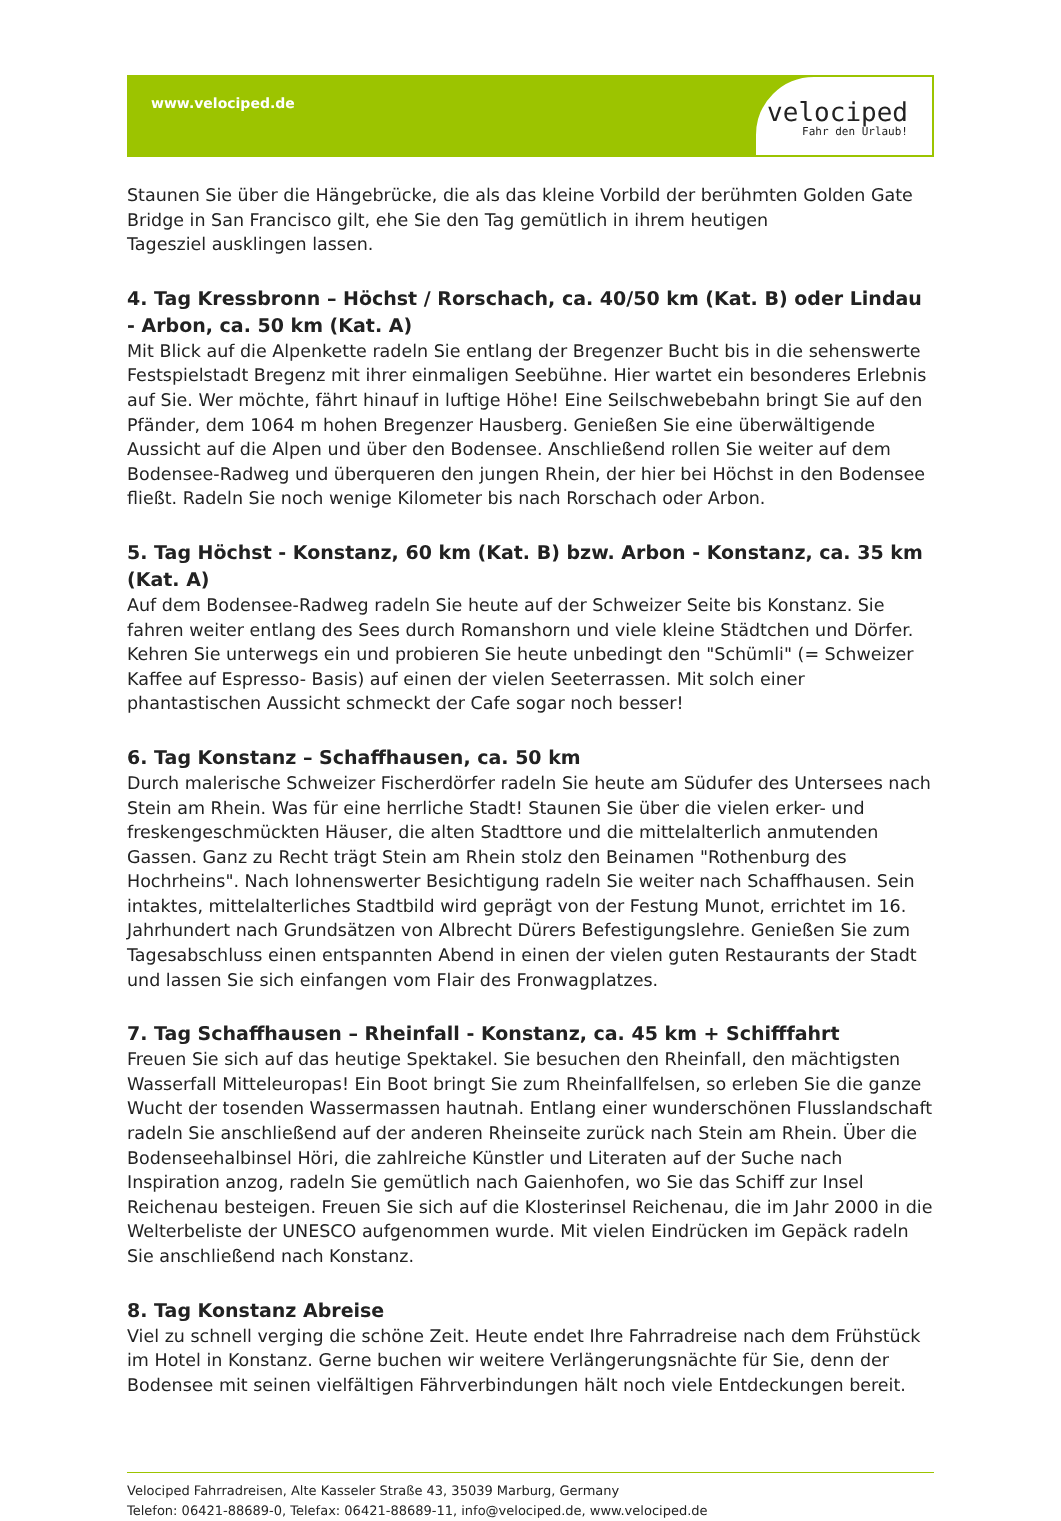www.velociped.de
velociped
Fahr den Urlaub!
Staunen Sie über die Hängebrücke, die als das kleine Vorbild der berühmten Golden Gate Bridge in San Francisco gilt, ehe Sie den Tag gemütlich in ihrem heutigen
Tagesziel ausklingen lassen.
4. Tag Kressbronn – Höchst / Rorschach, ca. 40/50 km (Kat. B) oder Lindau - Arbon, ca. 50 km (Kat. A)
Mit Blick auf die Alpenkette radeln Sie entlang der Bregenzer Bucht bis in die sehenswerte Festspielstadt Bregenz mit ihrer einmaligen Seebühne. Hier wartet ein besonderes Erlebnis auf Sie. Wer möchte, fährt hinauf in luftige Höhe! Eine Seilschwebebahn bringt Sie auf den Pfänder, dem 1064 m hohen Bregenzer Hausberg. Genießen Sie eine überwältigende Aussicht auf die Alpen und über den Bodensee. Anschließend rollen Sie weiter auf dem Bodensee-Radweg und überqueren den jungen Rhein, der hier bei Höchst in den Bodensee fließt. Radeln Sie noch wenige Kilometer bis nach Rorschach oder Arbon.
5. Tag Höchst - Konstanz, 60 km (Kat. B) bzw. Arbon - Konstanz, ca. 35 km (Kat. A)
Auf dem Bodensee-Radweg radeln Sie heute auf der Schweizer Seite bis Konstanz. Sie fahren weiter entlang des Sees durch Romanshorn und viele kleine Städtchen und Dörfer. Kehren Sie unterwegs ein und probieren Sie heute unbedingt den "Schümli" (= Schweizer Kaffee auf Espresso- Basis) auf einen der vielen Seeterrassen. Mit solch einer phantastischen Aussicht schmeckt der Cafe sogar noch besser!
6. Tag Konstanz – Schaffhausen, ca. 50 km
Durch malerische Schweizer Fischerdörfer radeln Sie heute am Südufer des Untersees nach Stein am Rhein. Was für eine herrliche Stadt! Staunen Sie über die vielen erker- und freskengeschmückten Häuser, die alten Stadttore und die mittelalterlich anmutenden Gassen. Ganz zu Recht trägt Stein am Rhein stolz den Beinamen "Rothenburg des Hochrheins". Nach lohnenswerter Besichtigung radeln Sie weiter nach Schaffhausen. Sein intaktes, mittelalterliches Stadtbild wird geprägt von der Festung Munot, errichtet im 16. Jahrhundert nach Grundsätzen von Albrecht Dürers Befestigungslehre. Genießen Sie zum Tagesabschluss einen entspannten Abend in einen der vielen guten Restaurants der Stadt und lassen Sie sich einfangen vom Flair des Fronwagplatzes.
7. Tag Schaffhausen – Rheinfall - Konstanz, ca. 45 km + Schifffahrt
Freuen Sie sich auf das heutige Spektakel. Sie besuchen den Rheinfall, den mächtigsten Wasserfall Mitteleuropas! Ein Boot bringt Sie zum Rheinfallfelsen, so erleben Sie die ganze Wucht der tosenden Wassermassen hautnah. Entlang einer wunderschönen Flusslandschaft radeln Sie anschließend auf der anderen Rheinseite zurück nach Stein am Rhein. Über die Bodenseehalbinsel Höri, die zahlreiche Künstler und Literaten auf der Suche nach Inspiration anzog, radeln Sie gemütlich nach Gaienhofen, wo Sie das Schiff zur Insel Reichenau besteigen. Freuen Sie sich auf die Klosterinsel Reichenau, die im Jahr 2000 in die Welterbeliste der UNESCO aufgenommen wurde. Mit vielen Eindrücken im Gepäck radeln Sie anschließend nach Konstanz.
8. Tag Konstanz Abreise
Viel zu schnell verging die schöne Zeit. Heute endet Ihre Fahrradreise nach dem Frühstück im Hotel in Konstanz. Gerne buchen wir weitere Verlängerungsnächte für Sie, denn der Bodensee mit seinen vielfältigen Fährverbindungen hält noch viele Entdeckungen bereit.
Velociped Fahrradreisen, Alte Kasseler Straße 43, 35039 Marburg, Germany
Telefon: 06421-88689-0, Telefax: 06421-88689-11, info@velociped.de, www.velociped.de